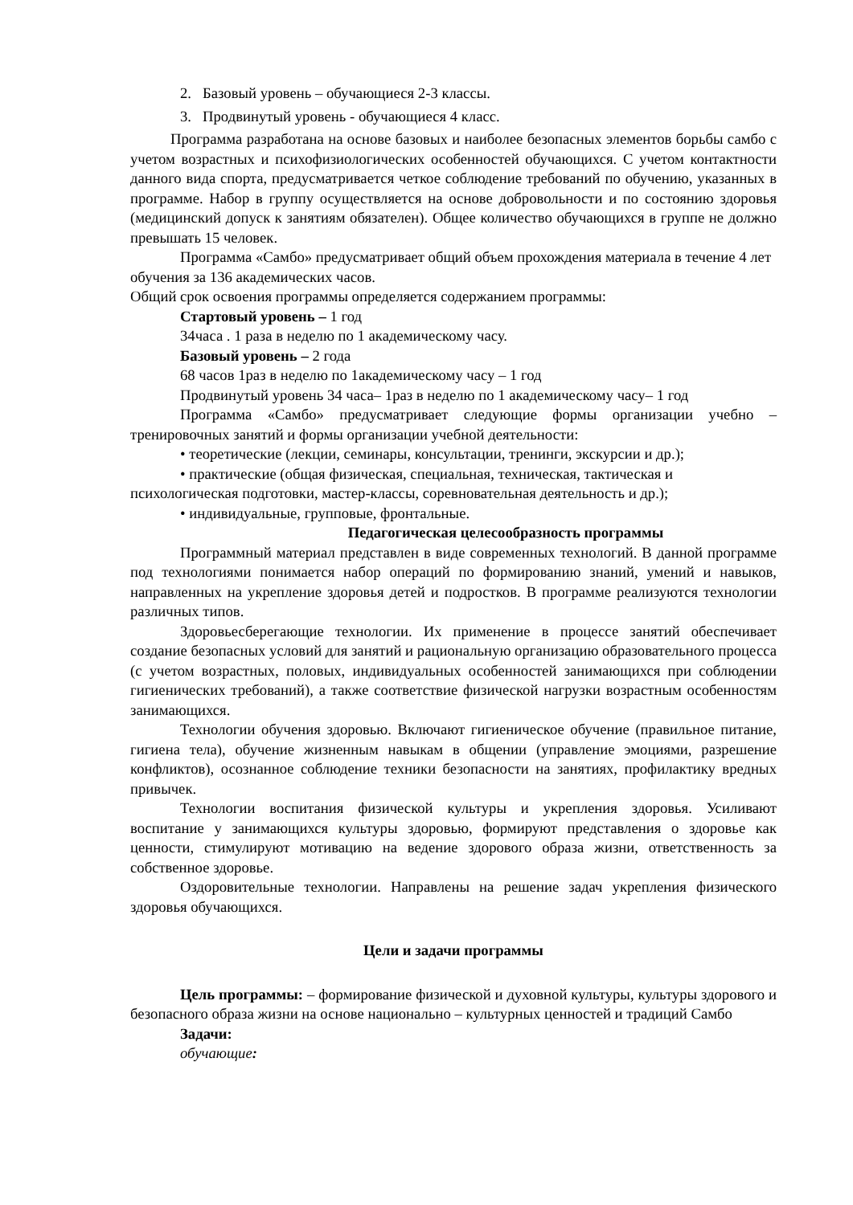2. Базовый уровень – обучающиеся 2-3 классы.
3. Продвинутый уровень - обучающиеся 4 класс.
Программа разработана на основе базовых и наиболее безопасных элементов борьбы самбо с учетом возрастных и психофизиологических особенностей обучающихся. С учетом контактности данного вида спорта, предусматривается четкое соблюдение требований по обучению, указанных в программе. Набор в группу осуществляется на основе добровольности и по состоянию здоровья (медицинский допуск к занятиям обязателен). Общее количество обучающихся в группе не должно превышать 15 человек.
Программа «Самбо» предусматривает общий объем прохождения материала в течение 4 лет обучения за 136 академических часов.
Общий срок освоения программы определяется содержанием программы:
Стартовый уровень – 1 год
34часа . 1 раза в неделю по 1 академическому часу.
Базовый уровень – 2 года
68 часов 1раз в неделю по 1академическому часу – 1 год
Продвинутый уровень 34 часа– 1раз в неделю по 1 академическому часу– 1 год
Программа «Самбо» предусматривает следующие формы организации учебно – тренировочных занятий и формы организации учебной деятельности:
• теоретические (лекции, семинары, консультации, тренинги, экскурсии и др.);
• практические (общая физическая, специальная, техническая, тактическая и психологическая подготовки, мастер-классы, соревновательная деятельность и др.);
• индивидуальные, групповые, фронтальные.
Педагогическая целесообразность программы
Программный материал представлен в виде современных технологий. В данной программе под технологиями понимается набор операций по формированию знаний, умений и навыков, направленных на укрепление здоровья детей и подростков. В программе реализуются технологии различных типов.
Здоровьесберегающие технологии. Их применение в процессе занятий обеспечивает создание безопасных условий для занятий и рациональную организацию образовательного процесса (с учетом возрастных, половых, индивидуальных особенностей занимающихся при соблюдении гигиенических требований), а также соответствие физической нагрузки возрастным особенностям занимающихся.
Технологии обучения здоровью. Включают гигиеническое обучение (правильное питание, гигиена тела), обучение жизненным навыкам в общении (управление эмоциями, разрешение конфликтов), осознанное соблюдение техники безопасности на занятиях, профилактику вредных привычек.
Технологии воспитания физической культуры и укрепления здоровья. Усиливают воспитание у занимающихся культуры здоровью, формируют представления о здоровье как ценности, стимулируют мотивацию на ведение здорового образа жизни, ответственность за собственное здоровье.
Оздоровительные технологии. Направлены на решение задач укрепления физического здоровья обучающихся.
Цели и задачи программы
Цель программы: – формирование физической и духовной культуры, культуры здорового и безопасного образа жизни на основе национально – культурных ценностей и традиций Самбо
Задачи:
обучающие: